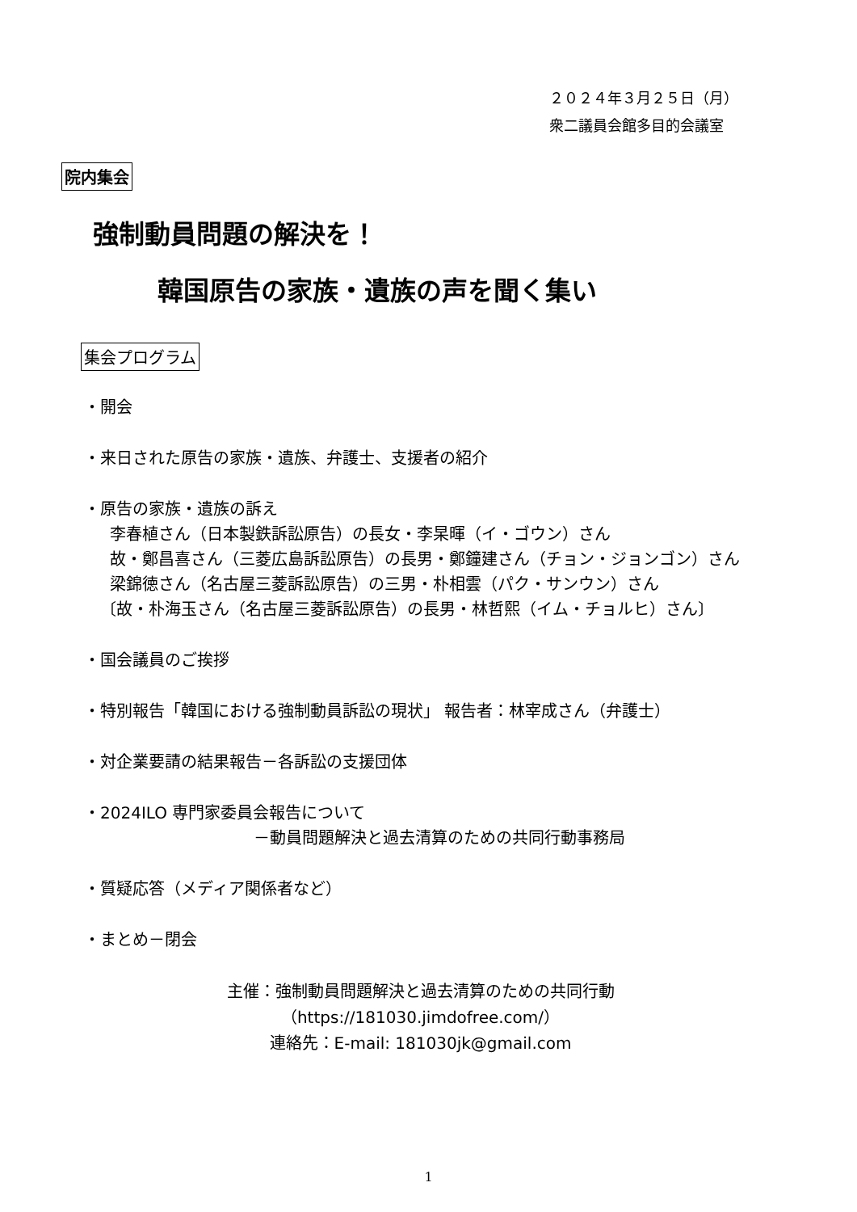２０２４年３月２５日（月）
衆二議員会館多目的会議室
院内集会
強制動員問題の解決を！
韓国原告の家族・遺族の声を聞く集い
集会プログラム
・開会
・来日された原告の家族・遺族、弁護士、支援者の紹介
・原告の家族・遺族の訴え
李春植さん（日本製鉄訴訟原告）の長女・李杲暉（イ・ゴウン）さん
故・鄭昌喜さん（三菱広島訴訟原告）の長男・鄭鐘建さん（チョン・ジョンゴン）さん
梁錦徳さん（名古屋三菱訴訟原告）の三男・朴相雲（パク・サンウン）さん
〔故・朴海玉さん（名古屋三菱訴訟原告）の長男・林哲熙（イム・チョルヒ）さん〕
・国会議員のご挨拶
・特別報告「韓国における強制動員訴訟の現状」 報告者：林宰成さん（弁護士）
・対企業要請の結果報告－各訴訟の支援団体
・2024ILO 専門家委員会報告について
－動員問題解決と過去清算のための共同行動事務局
・質疑応答（メディア関係者など）
・まとめ－閉会
主催：強制動員問題解決と過去清算のための共同行動
（https://181030.jimdofree.com/）
連絡先：E-mail: 181030jk@gmail.com
1